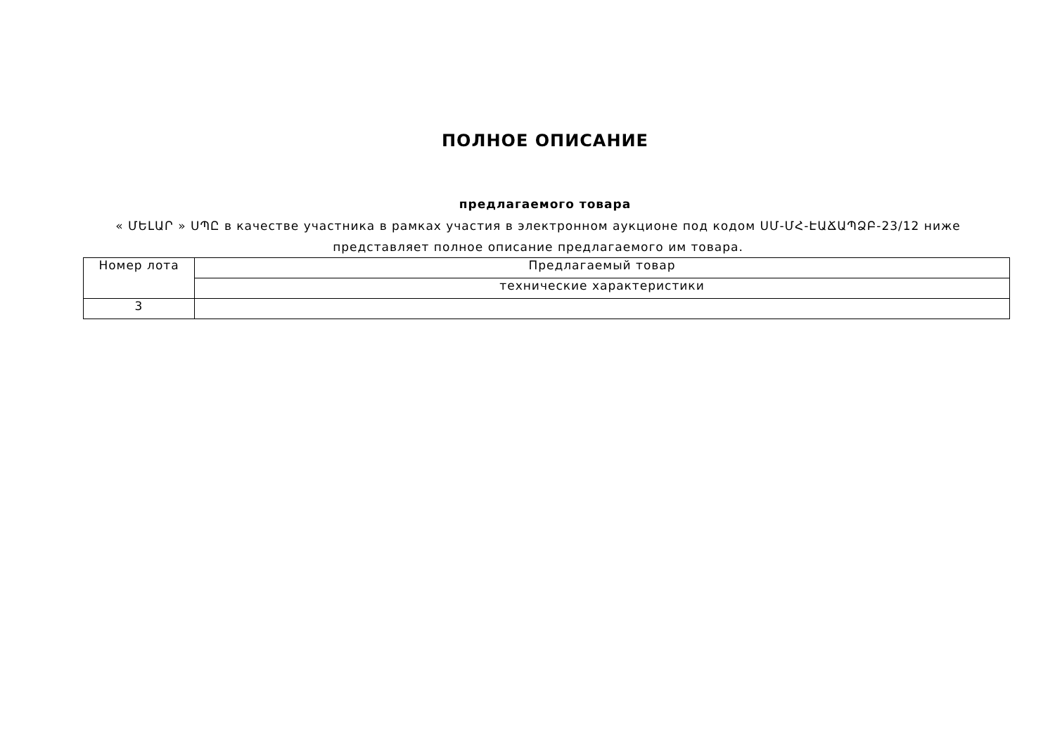ПОЛНОЕ ОПИСАНИЕ
предлагаемого товара
« ՄԵԼԱՐ » ՍՊԸ в качестве участника в рамках участия в электронном аукционе под кодом ՍՄ-ՄՀ-ԷԱՃԱՊՁԲ-23/12 ниже
представляет полное описание предлагаемого им товара.
| Номер лота | Предлагаемый товар |
| | технические характеристики |
| 3 | |